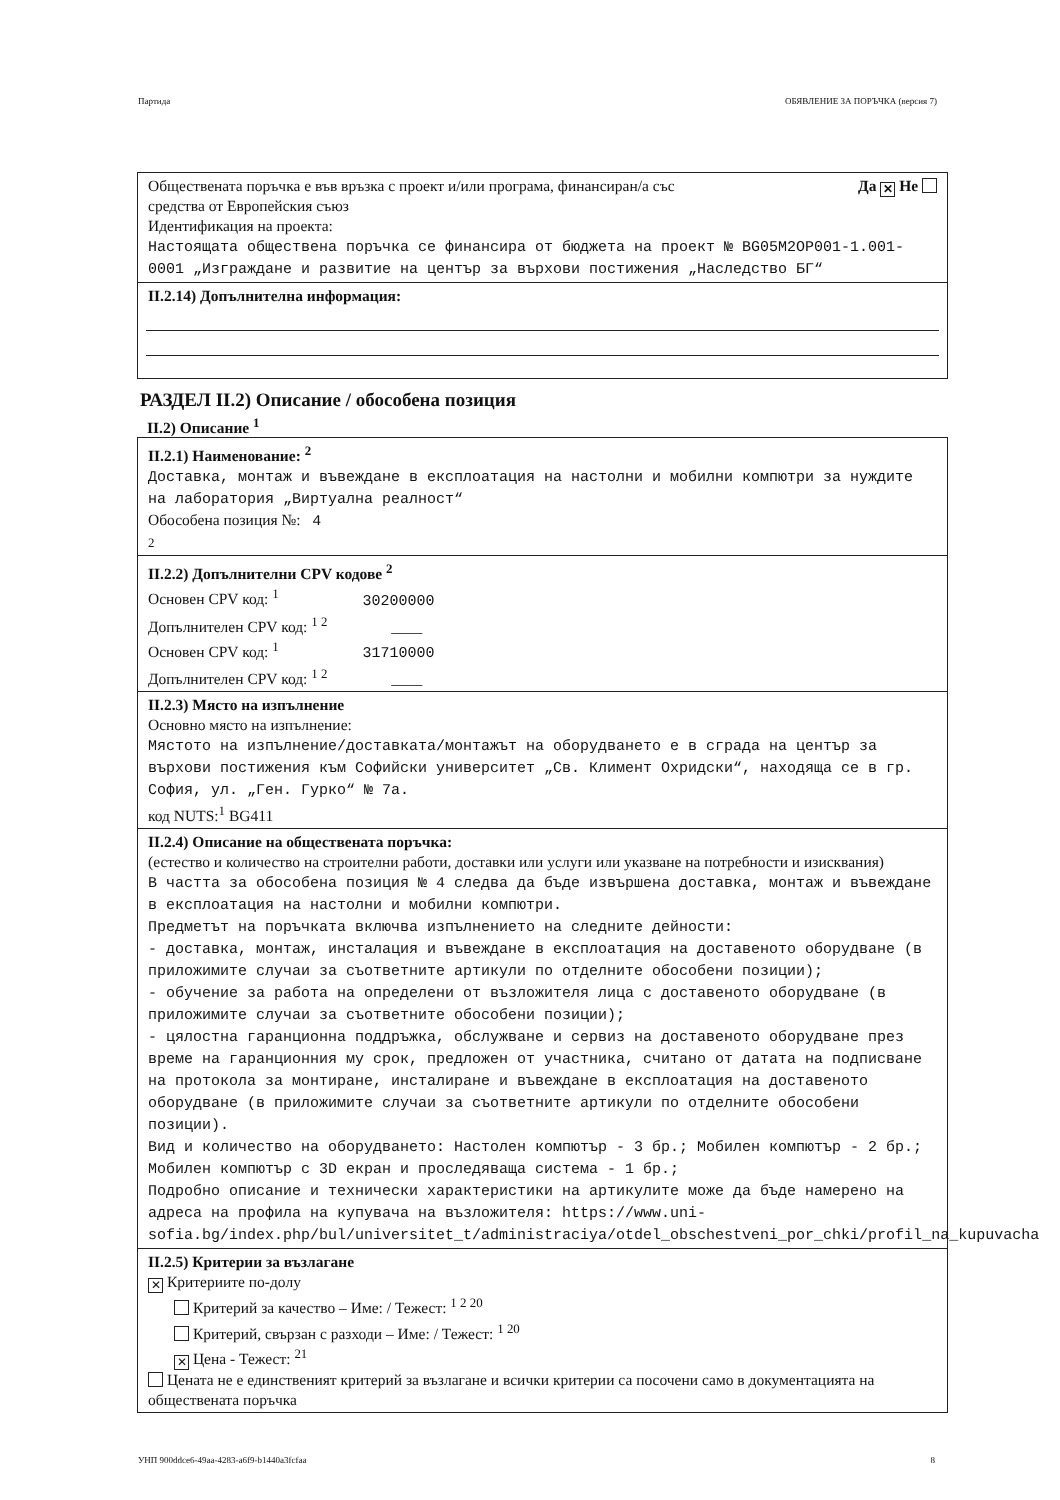Партида ОБЯВЛЕНИЕ ЗА ПОРЪЧКА (версия 7)
Обществената поръчка е във връзка с проект и/или програма, финансиран/а със
средства от Европейския съюз Да ✕ Не
Идентификация на проекта:
Настоящата обществена поръчка се финансира от бюджета на проект № BG05M2OP001-1.001-0001 „Изграждане и развитие на център за върхови постижения „Наследство БГ“
II.2.14) Допълнителна информация:
РАЗДЕЛ II.2) Описание / обособена позиция
II.2) Описание <sup>1</sup>
II.2.1) Наименование: <sup>2</sup>
Доставка, монтаж и въвеждане в експлоатация на настолни и мобилни компютри за нуждите на лаборатория „Виртуална реалност“
Обособена позиция №: 4
2
II.2.2) Допълнителни CPV кодове <sup>2</sup>
Основен CPV код: <sup>1</sup> 30200000
Допълнителен CPV код: <sup>1 2</sup> ____
Основен CPV код: <sup>1</sup> 31710000
Допълнителен CPV код: <sup>1 2</sup> ____
II.2.3) Място на изпълнение
Основно място на изпълнение:
Мястото на изпълнение/доставката/монтажът на оборудването е в сграда на център за върхови постижения към Софийски университет „Св. Климент Охридски“, находяща се в гр. София, ул. „Ген. Гурко“ № 7а.
код NUTS:<sup>1</sup> BG411
II.2.4) Описание на обществената поръчка:
(естество и количество на строителни работи, доставки или услуги или указване на потребности и изисквания)
В частта за обособена позиция № 4 следва да бъде извършена доставка, монтаж и въвеждане в експлоатация на настолни и мобилни компютри.
Предметът на поръчката включва изпълнението на следните дейности:
- доставка, монтаж, инсталация и въвеждане в експлоатация на доставеното оборудване (в приложимите случаи за съответните артикули по отделните обособени позиции);
- обучение за работа на определени от възложителя лица с доставеното оборудване (в приложимите случаи за съответните обособени позиции);
- цялостна гаранционна поддръжка, обслужване и сервиз на доставеното оборудване през време на гаранционния му срок, предложен от участника, считано от датата на подписване на протокола за монтиране, инсталиране и въвеждане в експлоатация на доставеното оборудване (в приложимите случаи за съответните артикули по отделните обособени позиции).
Вид и количество на оборудването: Настолен компютър - 3 бр.; Мобилен компютър - 2 бр.; Мобилен компютър с 3D екран и проследяваща система - 1 бр.;
Подробно описание и технически характеристики на артикулите може да бъде намерено на адреса на профила на купувача на възложителя: https://www.uni-sofia.bg/index.php/bul/universitet_t/administraciya/otdel_obschestveni_por_chki/profil_na_kupuvacha
II.2.5) Критерии за възлагане
✕ Критериите по-долу
Критерий за качество – Име: / Тежест: <sup>1 2 20</sup>
Критерий, свързан с разходи – Име: / Тежест: <sup>1 20</sup>
✕ Цена - Тежест: <sup>21</sup>
Цената не е единственият критерий за възлагане и всички критерии са посочени само в документацията на обществената поръчка
УНП 900ddce6-49aa-4283-a6f9-b1440a3fcfaa 8